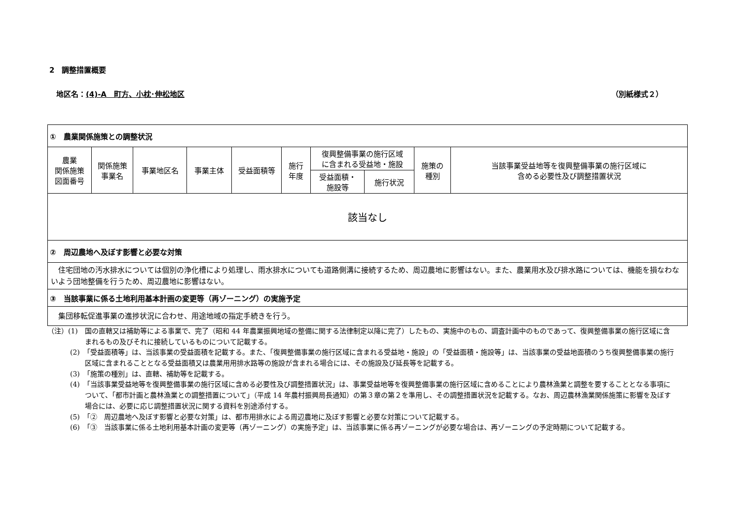2　調整措置概要
地区名：(4)-A　町方、小枕･伸松地区 （別紙様式２）
| ① 農業関係施策との調整状況 | | | | | | | | | |
| 農業 関係施策 図面番号 | 関係施策 事業名 | 事業地区名 | 事業主体 | 受益面積等 | 施行 年度 | 復興整備事業の施行区域 に含まれる受益地・施設 | | 施策の 種別 | 当該事業受益地等を復興整備事業の施行区域に 含める必要性及び調整措置状況 |
| | | | | | | 受益面積・ 施設等 | 施行状況 | | |
| 該当なし | | | | | | | | | |
| ② 周辺農地へ及ぼす影響と必要な対策 | | | | | | | | | |
| 住宅団地の汚水排水については個別の浄化槽により処理し、雨水排水についても道路側溝に接続するため、周辺農地に影響はない。また、農業用水及び排水路については、機能を損なわないよう団地整備を行うため、周辺農地に影響はない。 | | | | | | | | | |
| ③ 当該事業に係る土地利用基本計画の変更等（再ゾーニング）の実施予定 | | | | | | | | | |
| 集団移転促進事業の進捗状況に合わせ、用途地域の指定手続きを行う。 | | | | | | | | | |
（注）(1)　国の直轄又は補助等による事業で、完了（昭和 44 年農業振興地域の整備に関する法律制定以降に完了）したもの、実施中のもの、調査計画中のものであって、復興整備事業の施行区域に含まれるもの及びそれに接続しているものについて記載する。
(2)　「受益面積等」は、当該事業の受益面積を記載する。また、「復興整備事業の施行区域に含まれる受益地・施設」の「受益面積・施設等」は、当該事業の受益地面積のうち復興整備事業の施行区域に含まれることとなる受益面積又は農業用用排水路等の施設が含まれる場合には、その施設及び延長等を記載する。
(3)　「施策の種別」は、直轄、補助等を記載する。
(4)　「当該事業受益地等を復興整備事業の施行区域に含める必要性及び調整措置状況」は、事業受益地等を復興整備事業の施行区域に含めることにより農林漁業と調整を要することとなる事項について、「都市計画と農林漁業との調整措置について」（平成 14 年農村振興局長通知）の第３章の第２を準用し、その調整措置状況を記載する。なお、周辺農林漁業関係施策に影響を及ぼす場合には、必要に応じ調整措置状況に関する資料を別途添付する。
(5)　「②　周辺農地へ及ぼす影響と必要な対策」は、都市用排水による周辺農地に及ぼす影響と必要な対策について記載する。
(6)　「③　当該事業に係る土地利用基本計画の変更等（再ゾーニング）の実施予定」は、当該事業に係る再ゾーニングが必要な場合は、再ゾーニングの予定時期について記載する。